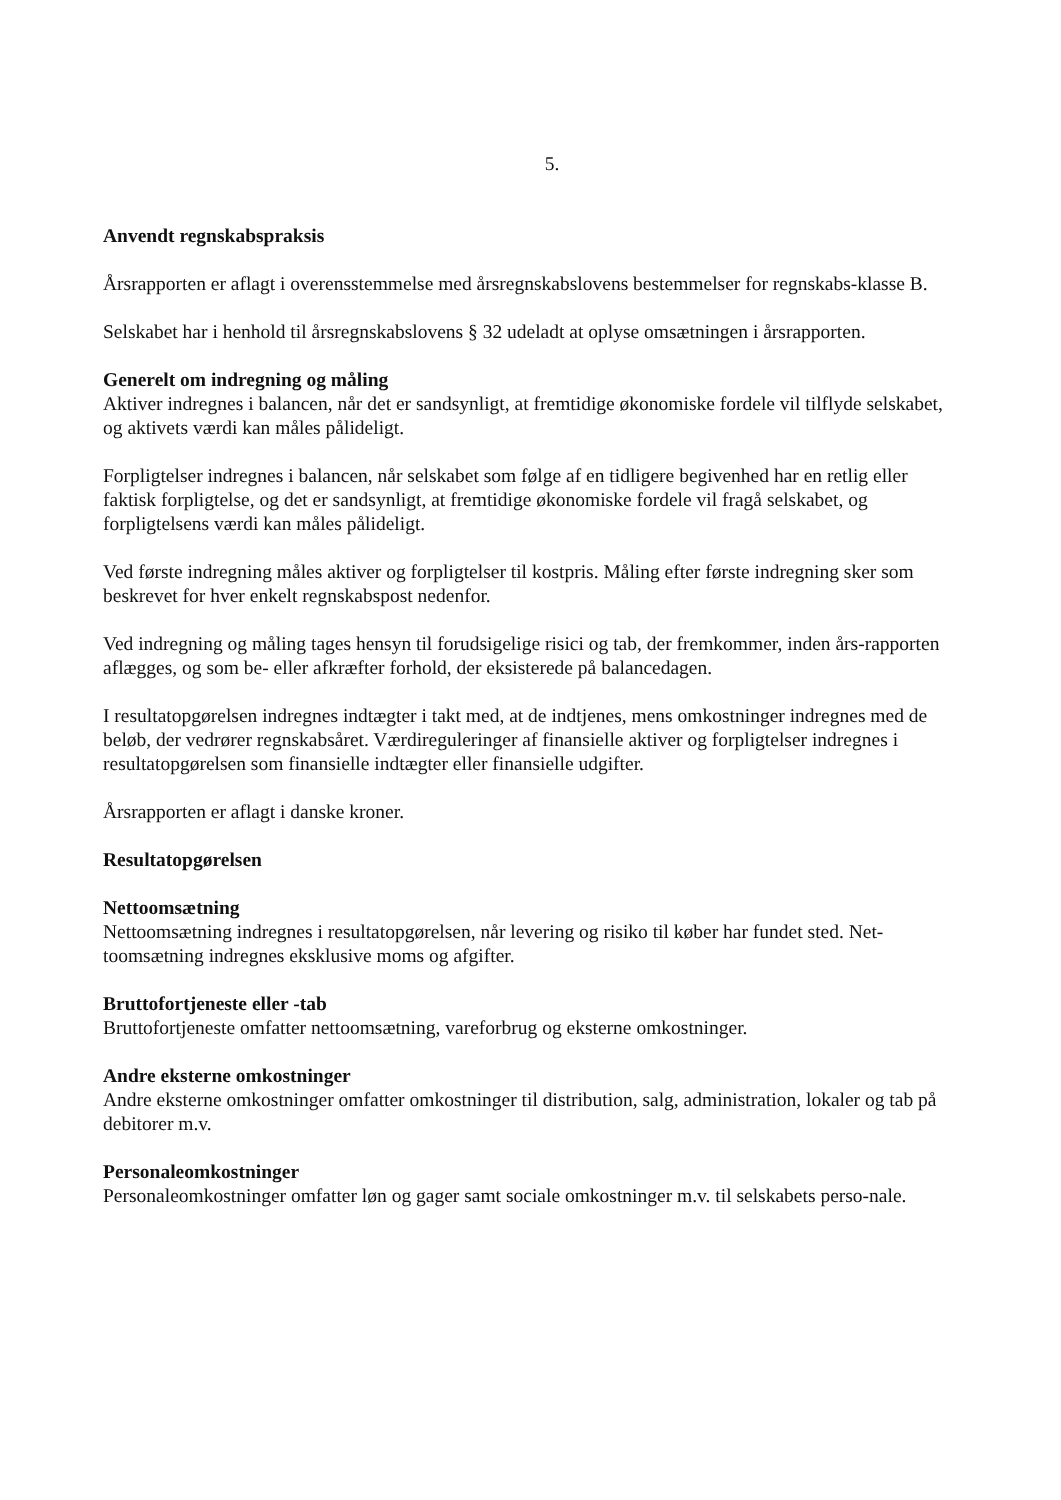5.
Anvendt regnskabspraksis
Årsrapporten er aflagt i overensstemmelse med årsregnskabslovens bestemmelser for regnskabs-klasse B.
Selskabet har i henhold til årsregnskabslovens § 32 udeladt at oplyse omsætningen i årsrapporten.
Generelt om indregning og måling
Aktiver indregnes i balancen, når det er sandsynligt, at fremtidige økonomiske fordele vil tilflyde selskabet, og aktivets værdi kan måles pålideligt.
Forpligtelser indregnes i balancen, når selskabet som følge af en tidligere begivenhed har en retlig eller faktisk forpligtelse, og det er sandsynligt, at fremtidige økonomiske fordele vil fragå selskabet, og forpligtelsens værdi kan måles pålideligt.
Ved første indregning måles aktiver og forpligtelser til kostpris. Måling efter første indregning sker som beskrevet for hver enkelt regnskabspost nedenfor.
Ved indregning og måling tages hensyn til forudsigelige risici og tab, der fremkommer, inden års-rapporten aflægges, og som be- eller afkræfter forhold, der eksisterede på balancedagen.
I resultatopgørelsen indregnes indtægter i takt med, at de indtjenes, mens omkostninger indregnes med de beløb, der vedrører regnskabsåret. Værdireguleringer af finansielle aktiver og forpligtelser indregnes i resultatopgørelsen som finansielle indtægter eller finansielle udgifter.
Årsrapporten er aflagt i danske kroner.
Resultatopgørelsen
Nettoomsætning
Nettoomsætning indregnes i resultatopgørelsen, når levering og risiko til køber har fundet sted. Net-toomsætning indregnes eksklusive moms og afgifter.
Bruttofortjeneste eller -tab
Bruttofortjeneste omfatter nettoomsætning, vareforbrug og eksterne omkostninger.
Andre eksterne omkostninger
Andre eksterne omkostninger omfatter omkostninger til distribution, salg, administration, lokaler og tab på debitorer m.v.
Personaleomkostninger
Personaleomkostninger omfatter løn og gager samt sociale omkostninger m.v. til selskabets perso-nale.